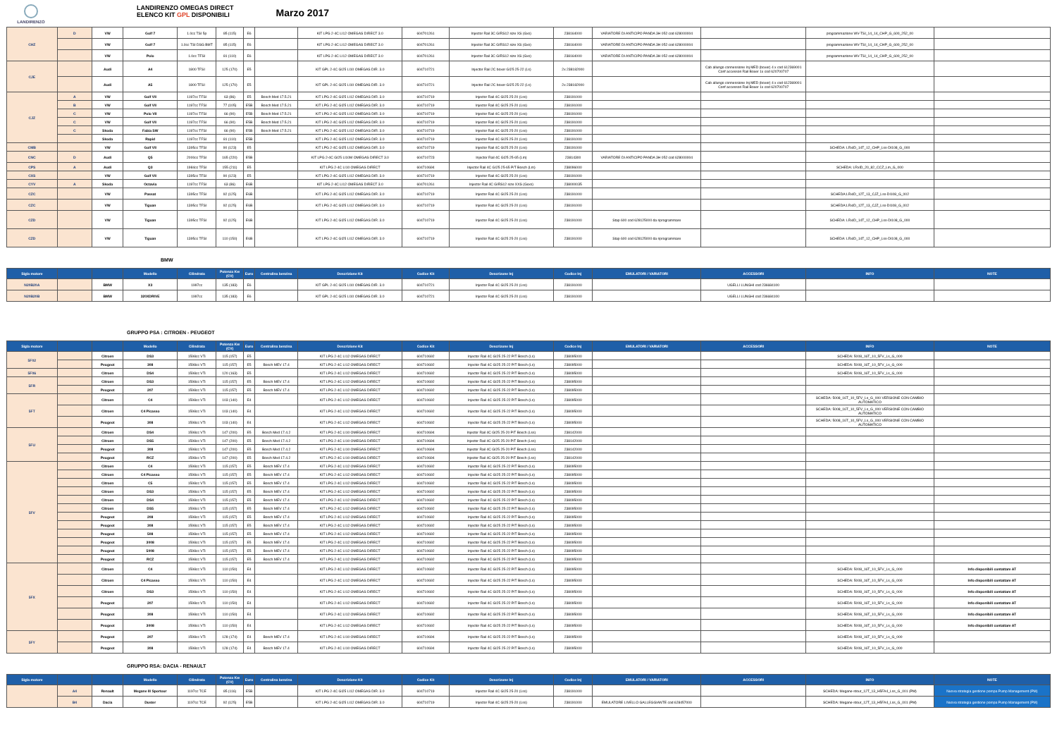LANDIRENZO
LANDIRENZO OMEGAS DIRECT
ELENCO KIT GPL DISPONIBILI
Marzo 2017
| CHZ | D | VW | Golf 7 | 1.0cc TSI 5p | 85 (115) | E6 | | KIT LPG 2-4C LI12 OMEGAS DIRECT 3.0 | 604701261 | Injector Rail 3C GIRS12 size XS (Gxs) | 238164000 | VARIATORE DI ANTICIPO PANDA 3H 052 cod 628000004 | | programmazione WV-TSI_14_14_CHP_G_600_252_00 | |
| | | VW | Golf 7 | 1.0cc TSI DSG BMT | 85 (115) | E6 | | KIT LPG 2-4C LI12 OMEGAS DIRECT 3.0 | 604701261 | Injector Rail 3C GIRS12 size XS (Gxs) | 238164000 | VARIATORE DI ANTICIPO PANDA 3H 052 cod 628000004 | | programmazione WV-TSI_14_14_CHP_G_600_252_00 | |
| | | VW | Polo | 1.0cc TFSI | 81 (110) | E6 | | KIT LPG 2-4C LI12 OMEGAS DIRECT 3.0 | 604701261 | Injector Rail 3C GIRS12 size XS (Gxs) | 238164000 | VARIATORE DI ANTICIPO PANDA 3H 052 cod 628000004 | | programmazione WV-TSI_14_14_CHP_G_600_252_00 | |
| CJE | | Audi | A4 | 1800 TFSI | 125 (170) | E5 | | KIT GPL 2-4C GI25 LI10 OMEGAS DIR. 3.0 | 604710721 | Injector Rail 2C boxer GI25 25-22 (Ls) | 2x 238182000 | | Cab allungo connessione Inj MED (boxer) 4 x cod 612369001 Conf accessori Rail Boxer 1x cod 620700707 | | |
| | | Audi | A5 | 1800 TFSI | 125 (170) | E5 | | KIT GPL 2-4C GI25 LI10 OMEGAS DIR. 3.0 | 604710721 | Injector Rail 2C boxer GI25 25-22 (Ls) | 2x 238182000 | | Cab allungo connessione Inj MED (boxer) 4 x cod 612369001 Conf accessori Rail Boxer 1x cod 620700707 | | |
| CJZ | A | VW | Golf VII | 1197cc TFSI | 63 (86) | E5 | Bosch Med 17.5.21 | KIT LPG 2-4C GI25 LI12 OMEGAS DIR. 3.0 | 604710719 | Injector Rail 4C GI25 25-20 (Lss) | 238191000 | | | | |
| | B | VW | Golf VII | 1197cc TFSI | 77 (105) | E5B | Bosch Med 17.5.21 | KIT LPG 2-4C GI25 LI12 OMEGAS DIR. 3.0 | 604710719 | Injector Rail 4C GI25 25-20 (Lss) | 238191000 | | | | |
| | C | VW | Polo VII | 1197cc TFSI | 66 (90) | E5B | Bosch Med 17.5.21 | KIT LPG 2-4C GI25 LI12 OMEGAS DIR. 3.0 | 604710719 | Injector Rail 4C GI25 25-20 (Lss) | 238191000 | | | | |
| | C | VW | Golf VII | 1197cc TFSI | 66 (90) | E5B | Bosch Med 17.5.21 | KIT LPG 2-4C GI25 LI12 OMEGAS DIR. 3.0 | 604710719 | Injector Rail 4C GI25 25-20 (Lss) | 238191000 | | | | |
| | C | Skoda | Fabia SW | 1197cc TFSI | 66 (90) | E5B | Bosch Med 17.5.21 | KIT LPG 2-4C GI25 LI12 OMEGAS DIR. 3.0 | 604710719 | Injector Rail 4C GI25 25-20 (Lss) | 238191000 | | | | |
| | | Skoda | Rapid | 1197cc TFSI | 81 (110) | E5B | | KIT LPG 2-4C GI25 LI12 OMEGAS DIR. 3.0 | 604710719 | Injector Rail 4C GI25 25-20 (Lss) | 238191000 | | | | |
| CMB | | VW | Golf VII | 1395cc TFSI | 90 (123) | E5 | | KIT LPG 2-4C GI25 LI12 OMEGAS DIR. 3.0 | 604710719 | Injector Rail 4C GI25 25-20 (Lss) | 238191000 | | | SCHEDA: LRxID_14T_12_CHP_Lss-DI108_G_000 | |
| CNC | D | Audi | Q5 | 2000cc TFSI | 165 (220) | E5B | | KIT LPG 2-4C GI25 LI10M OMEGAS DIRECT 3.0 | 604710723 | Injector Rail 4C GI25 25-65 (Lm) | 23814300 | VARIATORE DI ANTICIPO PANDA 3H 052 cod 628000004 | | | |
| CPS | A | Audi | Q3 | 1984cc TFSI | 155 (211) | E5 | | KIT LPG 2-4C LI10 OMEGAS DIRECT | 604710694 | Injector Rail 4C GI25 25-65 P/T Bosch (Lm) | 238096000 | | | SCHEDA: LRxID_20_82_CCZ_Lm_G_000 | |
| CXS | | VW | Golf VII | 1395cc TFSI | 90 (123) | E5 | | KIT LPG 2-4C GI25 LI12 OMEGAS DIR. 3.0 | 604710719 | Injector Rail 4C GI25 25-20 (Lss) | 238191000 | | | | |
| CYV | A | Skoda | Octavia | 1197cc TFSI | 63 (86) | E6B | | KIT LPG 2-4C LI12 OMEGAS DIRECT 3.0 | 604701261 | Injector Rail 4C GIRS12 size XXS (Gxxs) | 238000035 | | | | |
| CZC | | VW | Passat | 1395cc TFSI | 92 (125) | E6B | | KIT LPG 2-4C GI25 LI12 OMEGAS DIR. 3.0 | 604710719 | Injector Rail 4C GI25 25-20 (Lss) | 238191000 | | | SCHEDA:LRxID_12T_13_CJZ_Lss-DI108_G_002 | |
| CZC | | VW | Tiguan | 1395cc TFSI | 92 (125) | E6B | | KIT LPG 2-4C GI25 LI12 OMEGAS DIR. 3.0 | 604710719 | Injector Rail 4C GI25 25-20 (Lss) | 238191000 | | | SCHEDA:LRxID_12T_13_CJZ_Lss-DI108_G_002 | |
| CZD | | VW | Tiguan | 1395cc TFSI | 92 (125) | E6B | | KIT LPG 2-4C GI25 LI12 OMEGAS DIR. 3.0 | 604710719 | Injector Rail 4C GI25 25-20 (Lss) | 238191000 | Stap 600 cod 628125000 da riprogrammare | | SCHEDA: LRxID_14T_12_CHP_Lss-DI108_G_000 | |
| CZD | | VW | Tiguan | 1395cc TFSI | 110 (150) | E6B | | KIT LPG 2-4C GI25 LI12 OMEGAS DIR. 3.0 | 604710719 | Injector Rail 4C GI25 25-20 (Lss) | 238191000 | Stap 600 cod 628125000 da riprogrammare | | SCHEDA: LRxID_14T_12_CHP_Lss-DI108_G_000 | |
BMW
| Sigla motore | | | Modello | Cilindrata | Potenza Kw (CV) | Euro | Centralina benzina | Descrizione Kit | Codice Kit | Descrizone Inj | Codice Inj | EMULATORI / VARIATORI | ACCESSORI | INFO | NOTE |
| --- | --- | --- | --- | --- | --- | --- | --- | --- | --- | --- | --- | --- | --- | --- | --- |
| N20B20A | | BMW | X3 | 1997cc | 135 (183) | E6 | | KIT GPL 2-4C GI25 LI10 OMEGAS DIR. 3.0 | 604710721 | Injector Rail 4C GI25 25-20 (Lss) | 238191000 | | UGELLI LUNGHI cod 236684100 | | |
| N20B20B | | BMW | 320XDRIVE | 1997cc | 135 (183) | E6 | | KIT GPL 2-4C GI25 LI10 OMEGAS DIR. 3.0 | 604710721 | Injector Rail 4C GI25 25-20 (Lss) | 238191000 | | UGELLI LUNGHI cod 236684100 | | |
GRUPPO PSA : CITROEN - PEUGEOT
| Sigla motore | | | Modello | Cilindrata | Potenza Kw (CV) | Euro | Centralina benzina | Descrizione Kit | Codice Kit | Descrizone Inj | Codice Inj | EMULATORI / VARIATORI | ACCESSORI | INFO | NOTE |
| --- | --- | --- | --- | --- | --- | --- | --- | --- | --- | --- | --- | --- | --- | --- | --- |
| 5F02 | | Citroen | DS3 | 1598cc VTi | 115 (157) | E5 | | KIT LPG 2-4C LI12 OMEGAS DIRECT | 604710692 | Injector Rail 4C GI25 25-22 P/T Bosch (Ls) | 238095000 | | | SCHEDA: 5008_16T_10_5FV_Ls_G_000 | |
| | | Peugeot | 308 | 1598cc VTi | 115 (157) | E5 | Bosch MEV 17.4 | KIT LPG 2-4C LI12 OMEGAS DIRECT | 604710692 | Injector Rail 4C GI25 25-22 P/T Bosch (Ls) | 238095000 | | | SCHEDA: 5008_16T_10_5FV_Ls_G_000 | |
| 5F06 | | Citroen | DS4 | 1598cc VTi | 120 (163) | E5 | | KIT LPG 2-4C LI12 OMEGAS DIRECT | 604710692 | Injector Rail 4C GI25 25-22 P/T Bosch (Ls) | 238095000 | | | SCHEDA: 5008_16T_10_5FV_Ls_G_000 | |
| 5FR | | Citroen | DS3 | 1598cc VTi | 115 (157) | E5 | Bosch MEV 17.4 | KIT LPG 2-4C LI12 OMEGAS DIRECT | 604710692 | Injector Rail 4C GI25 25-22 P/T Bosch (Ls) | 238095000 | | | | |
| | | Peugeot | 207 | 1598cc VTi | 115 (157) | E5 | Bosch MEV 17.4 | KIT LPG 2-4C LI12 OMEGAS DIRECT | 604710692 | Injector Rail 4C GI25 25-22 P/T Bosch (Ls) | 238095000 | | | | |
| 5FT | | Citroen | C4 | 1598cc VTi | 103 (140) | E4 | | KIT LPG 2-4C LI12 OMEGAS DIRECT | 604710692 | Injector Rail 4C GI25 25-22 P/T Bosch (Ls) | 238095000 | | | SCHEDA: 5008_16T_10_5FV_Ls_G_000 VERSIONE CON CAMBIO AUTOMATICO | |
| | | Citroen | C4 Picasso | 1598cc VTi | 103 (140) | E4 | | KIT LPG 2-4C LI12 OMEGAS DIRECT | 604710692 | Injector Rail 4C GI25 25-22 P/T Bosch (Ls) | 238095000 | | | SCHEDA: 5008_16T_10_5FV_Ls_G_000 VERSIONE CON CAMBIO AUTOMATICO | |
| | | Peugeot | 308 | 1598cc VTi | 103 (140) | E4 | | KIT LPG 2-4C LI12 OMEGAS DIRECT | 604710692 | Injector Rail 4C GI25 25-22 P/T Bosch (Ls) | 238095000 | | | SCHEDA: 5008_16T_10_5FV_Ls_G_000 VERSIONE CON CAMBIO AUTOMATICO | |
| 5FU | | Citroen | DS4 | 1598cc VTi | 147 (200) | E5 | Bosch Med 17.4.2 | KIT LPG 2-4C LI10 OMEGAS DIRECT | 604710694 | Injector Rail 4C GI25 25-20 P/T Bosch (Lss) | 238142000 | | | | |
| | | Citroen | DS5 | 1598cc VTi | 147 (200) | E5 | Bosch Med 17.4.2 | KIT LPG 2-4C LI10 OMEGAS DIRECT | 604710694 | Injector Rail 4C GI25 25-20 P/T Bosch (Lss) | 238142000 | | | | |
| | | Peugeot | 308 | 1598cc VTi | 147 (200) | E5 | Bosch Med 17.4.2 | KIT LPG 2-4C LI10 OMEGAS DIRECT | 604710694 | Injector Rail 4C GI25 25-20 P/T Bosch (Lss) | 238142000 | | | | |
| | | Peugeot | RCZ | 1598cc VTi | 147 (200) | E5 | Bosch Med 17.4.2 | KIT LPG 2-4C LI10 OMEGAS DIRECT | 604710694 | Injector Rail 4C GI25 25-20 P/T Bosch (Lss) | 238142000 | | | | |
| 5FV | | Citroen | C4 | 1598cc VTi | 115 (157) | E5 | Bosch MEV 17.4 | KIT LPG 2-4C LI12 OMEGAS DIRECT | 604710692 | Injector Rail 4C GI25 25-22 P/T Bosch (Ls) | 238095000 | | | | |
| | | Citroen | C4 Picasso | 1598cc VTi | 115 (157) | E5 | Bosch MEV 17.4 | KIT LPG 2-4C LI12 OMEGAS DIRECT | 604710692 | Injector Rail 4C GI25 25-22 P/T Bosch (Ls) | 238095000 | | | | |
| | | Citroen | C5 | 1598cc VTi | 115 (157) | E5 | Bosch MEV 17.4 | KIT LPG 2-4C LI12 OMEGAS DIRECT | 604710692 | Injector Rail 4C GI25 25-22 P/T Bosch (Ls) | 238095000 | | | | |
| | | Citroen | DS3 | 1598cc VTi | 115 (157) | E5 | Bosch MEV 17.4 | KIT LPG 2-4C LI12 OMEGAS DIRECT | 604710692 | Injector Rail 4C GI25 25-22 P/T Bosch (Ls) | 238095000 | | | | |
| | | Citroen | DS4 | 1598cc VTi | 115 (157) | E5 | Bosch MEV 17.4 | KIT LPG 2-4C LI12 OMEGAS DIRECT | 604710692 | Injector Rail 4C GI25 25-22 P/T Bosch (Ls) | 238095000 | | | | |
| | | Citroen | DS5 | 1598cc VTi | 115 (157) | E5 | Bosch MEV 17.4 | KIT LPG 2-4C LI12 OMEGAS DIRECT | 604710692 | Injector Rail 4C GI25 25-22 P/T Bosch (Ls) | 238095000 | | | | |
| | | Peugeot | 208 | 1598cc VTi | 115 (157) | E5 | Bosch MEV 17.4 | KIT LPG 2-4C LI12 OMEGAS DIRECT | 604710692 | Injector Rail 4C GI25 25-22 P/T Bosch (Ls) | 238095000 | | | | |
| | | Peugeot | 308 | 1598cc VTi | 115 (157) | E5 | Bosch MEV 17.4 | KIT LPG 2-4C LI12 OMEGAS DIRECT | 604710692 | Injector Rail 4C GI25 25-22 P/T Bosch (Ls) | 238095000 | | | | |
| | | Peugeot | 508 | 1598cc VTi | 115 (157) | E5 | Bosch MEV 17.4 | KIT LPG 2-4C LI12 OMEGAS DIRECT | 604710692 | Injector Rail 4C GI25 25-22 P/T Bosch (Ls) | 238095000 | | | | |
| | | Peugeot | 3008 | 1598cc VTi | 115 (157) | E5 | Bosch MEV 17.4 | KIT LPG 2-4C LI12 OMEGAS DIRECT | 604710692 | Injector Rail 4C GI25 25-22 P/T Bosch (Ls) | 238095000 | | | | |
| | | Peugeot | 5008 | 1598cc VTi | 115 (157) | E5 | Bosch MEV 17.4 | KIT LPG 2-4C LI12 OMEGAS DIRECT | 604710692 | Injector Rail 4C GI25 25-22 P/T Bosch (Ls) | 238095000 | | | | |
| | | Peugeot | RCZ | 1598cc VTi | 115 (157) | E5 | Bosch MEV 17.4 | KIT LPG 2-4C LI12 OMEGAS DIRECT | 604710692 | Injector Rail 4C GI25 25-22 P/T Bosch (Ls) | 238095000 | | | | |
| 5FX | | Citroen | C4 | 1598cc VTi | 110 (150) | E4 | | KIT LPG 2-4C LI12 OMEGAS DIRECT | 604710692 | Injector Rail 4C GI25 25-22 P/T Bosch (Ls) | 238095000 | | | SCHEDA: 5008_16T_10_5FV_Ls_G_000 | Info disponibili contattare AT |
| | | Citroen | C4 Picasso | 1598cc VTi | 110 (150) | E4 | | KIT LPG 2-4C LI12 OMEGAS DIRECT | 604710692 | Injector Rail 4C GI25 25-22 P/T Bosch (Ls) | 238095000 | | | SCHEDA: 5008_16T_10_5FV_Ls_G_000 | Info disponibili contattare AT |
| | | Citroen | DS3 | 1598cc VTi | 110 (150) | E4 | | KIT LPG 2-4C LI12 OMEGAS DIRECT | 604710692 | Injector Rail 4C GI25 25-22 P/T Bosch (Ls) | 238095000 | | | SCHEDA: 5008_16T_10_5FV_Ls_G_000 | Info disponibili contattare AT |
| | | Peugeot | 207 | 1598cc VTi | 110 (150) | E4 | | KIT LPG 2-4C LI12 OMEGAS DIRECT | 604710692 | Injector Rail 4C GI25 25-22 P/T Bosch (Ls) | 238095000 | | | SCHEDA: 5008_16T_10_5FV_Ls_G_000 | Info disponibili contattare AT |
| | | Peugeot | 308 | 1598cc VTi | 110 (150) | E4 | | KIT LPG 2-4C LI12 OMEGAS DIRECT | 604710692 | Injector Rail 4C GI25 25-22 P/T Bosch (Ls) | 238095000 | | | SCHEDA: 5008_16T_10_5FV_Ls_G_000 | Info disponibili contattare AT |
| | | Peugeot | 3008 | 1598cc VTi | 110 (150) | E4 | | KIT LPG 2-4C LI12 OMEGAS DIRECT | 604710692 | Injector Rail 4C GI25 25-22 P/T Bosch (Ls) | 238095000 | | | SCHEDA: 5008_16T_10_5FV_Ls_G_000 | Info disponibili contattare AT |
| 5FY | | Peugeot | 207 | 1598cc VTi | 128 (174) | E4 | Bosch MEV 17.4 | KIT LPG 2-4C LI10 OMEGAS DIRECT | 604710694 | Injector Rail 4C GI25 25-22 P/T Bosch (Ls) | 238095000 | | | SCHEDA: 5008_16T_10_5FV_Ls_G_000 | |
| | | Peugeot | 308 | 1598cc VTi | 128 (174) | E4 | Bosch MEV 17.4 | KIT LPG 2-4C LI10 OMEGAS DIRECT | 604710694 | Injector Rail 4C GI25 25-22 P/T Bosch (Ls) | 238095000 | | | SCHEDA: 5008_16T_10_5FV_Ls_G_000 | |
GRUPPO RSA: DACIA - RENAULT
| Sigla motore | | | Modello | Cilindrata | Potenza Kw (CV) | Euro | Centralina benzina | Descrizione Kit | Codice Kit | Descrizone Inj | Codice Inj | EMULATORI / VARIATORI | ACCESSORI | INFO | NOTE |
| --- | --- | --- | --- | --- | --- | --- | --- | --- | --- | --- | --- | --- | --- | --- | --- |
| | A4 | Renault | Megane III Sportour | 1197cc TCE | 85 (116) | E5B | | KIT LPG 2-4C GI25 LI12 OMEGAS DIR. 3.0 | 604710719 | Injector Rail 4C GI25 25-20 (Lss) | 238191000 | | | SCHEDA: Megane-stour_12T_13_H5FA4_Lss_G_001 (PM) | Nuova strategia gestione pompa Pump Management (PM) |
| | B4 | Dacia | Duster | 1197cc TCE | 92 (125) | E5B | | KIT LPG 2-4C GI25 LI12 OMEGAS DIR. 3.0 | 604710719 | Injector Rail 4C GI25 25-20 (Lss) | 238191000 | EMULATORE LIVELLO GALLEGGIANTE cod 628457000 | | SCHEDA: Megane-stour_12T_13_H5FA4_Lss_G_001 (PM) | Nuova strategia gestione pompa Pump Management (PM) |